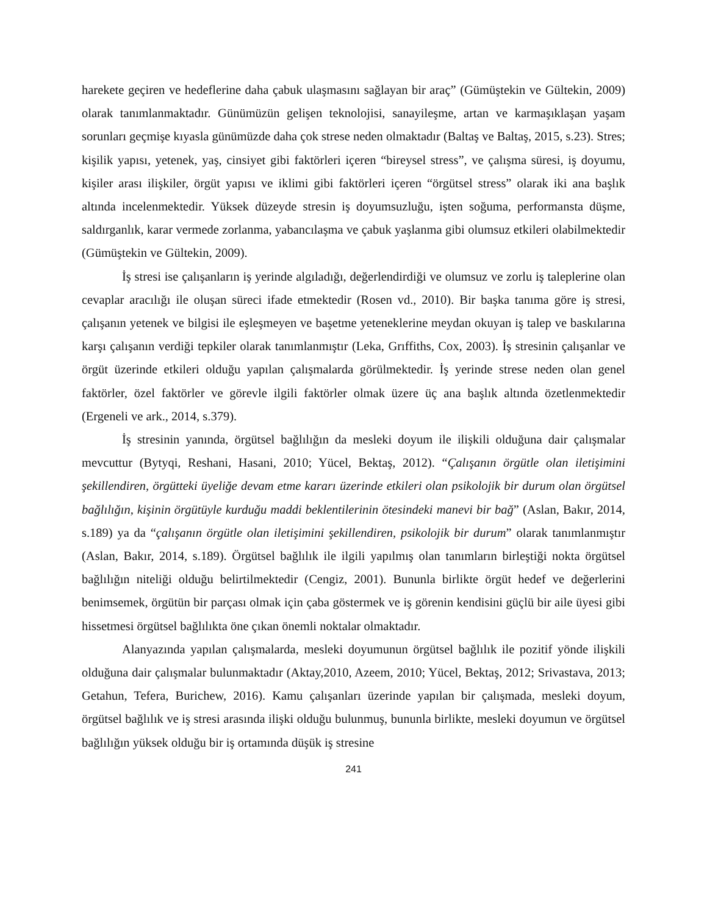harekete geçiren ve hedeflerine daha çabuk ulaşmasını sağlayan bir araç” (Gümüştekin ve Gültekin, 2009) olarak tanımlanmaktadır. Günümüzün gelişen teknolojisi, sanayileşme, artan ve karmaşıklaşan yaşam sorunları geçmişe kıyasla günümüzde daha çok strese neden olmaktadır (Baltaş ve Baltaş, 2015, s.23). Stres; kişilik yapısı, yetenek, yaş, cinsiyet gibi faktörleri içeren “bireysel stress”, ve çalışma süresi, iş doyumu, kişiler arası ilişkiler, örgüt yapısı ve iklimi gibi faktörleri içeren “örgütsel stress” olarak iki ana başlık altında incelenmektedir. Yüksek düzeyde stresin iş doyumsuzluğu, işten soğuma, performansta düşme, saldırganlık, karar vermede zorlanma, yabancılaşma ve çabuk yaşlanma gibi olumsuz etkileri olabilmektedir (Gümüştekin ve Gültekin, 2009).
İş stresi ise çalışanların iş yerinde algıladığı, değerlendirdiği ve olumsuz ve zorlu iş taleplerine olan cevaplar aracılığı ile oluşan süreci ifade etmektedir (Rosen vd., 2010). Bir başka tanıma göre iş stresi, çalışanın yetenek ve bilgisi ile eşleşmeyen ve başetme yeteneklerine meydan okuyan iş talep ve baskılarına karşı çalışanın verdiği tepkiler olarak tanımlanmıştır (Leka, Grıffiths, Cox, 2003). İş stresinin çalışanlar ve örgüt üzerinde etkileri olduğu yapılan çalışmalarda görülmektedir. İş yerinde strese neden olan genel faktörler, özel faktörler ve görevle ilgili faktörler olmak üzere üç ana başlık altında özetlenmektedir (Ergeneli ve ark., 2014, s.379).
İş stresinin yanında, örgütsel bağlılığın da mesleki doyum ile ilişkili olduğuna dair çalışmalar mevcuttur (Bytyqi, Reshani, Hasani, 2010; Yücel, Bektaş, 2012). “Çalışanın örgütle olan iletişimini şekillendiren, örgütteki üyeliğe devam etme kararı üzerinde etkileri olan psikolojik bir durum olan örgütsel bağlılığın, kişinin örgütüyle kurduğu maddi beklentilerinin ötesindeki manevi bir bağ” (Aslan, Bakır, 2014, s.189) ya da “çalışanın örgütle olan iletişimini şekillendiren, psikolojik bir durum” olarak tanımlanmıştır (Aslan, Bakır, 2014, s.189). Örgütsel bağlılık ile ilgili yapılmış olan tanımların birleştiği nokta örgütsel bağlılığın niteliği olduğu belirtilmektedir (Cengiz, 2001). Bununla birlikte örgüt hedef ve değerlerini benimsemek, örgütün bir parçası olmak için çaba göstermek ve iş görenin kendisini güçlü bir aile üyesi gibi hissetmesi örgütsel bağlılıkta öne çıkan önemli noktalar olmaktadır.
Alanyazında yapılan çalışmalarda, mesleki doyumunun örgütsel bağlılık ile pozitif yönde ilişkili olduğuna dair çalışmalar bulunmaktadır (Aktay,2010, Azeem, 2010; Yücel, Bektaş, 2012; Srivastava, 2013; Getahun, Tefera, Burichew, 2016). Kamu çalışanları üzerinde yapılan bir çalışmada, mesleki doyum, örgütsel bağlılık ve iş stresi arasında ilişki olduğu bulunmuş, bununla birlikte, mesleki doyumun ve örgütsel bağlılığın yüksek olduğu bir iş ortamında düşük iş stresine
241